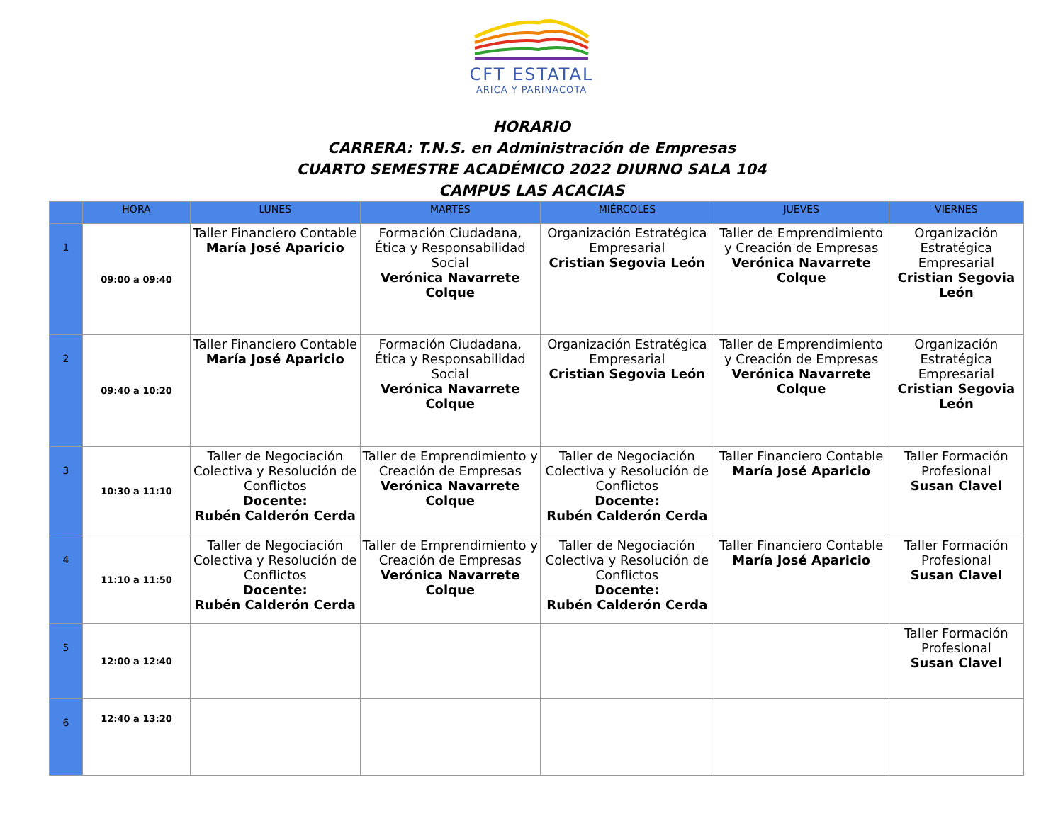CFT ESTATAL
ARICA Y PARINACOTA
HORARIO
CARRERA: T.N.S. en Administración de Empresas
CUARTO SEMESTRE ACADÉMICO 2022 DIURNO SALA 104
CAMPUS LAS ACACIAS
| | HORA | LUNES | MARTES | MIÉRCOLES | JUEVES | VIERNES |
| --- | --- | --- | --- | --- | --- | --- |
| 1 | 09:00 a 09:40 | Taller Financiero Contable María José Aparicio | Formación Ciudadana, Ética y Responsabilidad Social Verónica Navarrete Colque | Organización Estratégica Empresarial Cristian Segovia León | Taller de Emprendimiento y Creación de Empresas Verónica Navarrete Colque | Organización Estratégica Empresarial Cristian Segovia León |
| 2 | 09:40 a 10:20 | Taller Financiero Contable María José Aparicio | Formación Ciudadana, Ética y Responsabilidad Social Verónica Navarrete Colque | Organización Estratégica Empresarial Cristian Segovia León | Taller de Emprendimiento y Creación de Empresas Verónica Navarrete Colque | Organización Estratégica Empresarial Cristian Segovia León |
| 3 | 10:30 a 11:10 | Taller de Negociación Colectiva y Resolución de Conflictos Docente: Rubén Calderón Cerda | Taller de Emprendimiento y Creación de Empresas Verónica Navarrete Colque | Taller de Negociación Colectiva y Resolución de Conflictos Docente: Rubén Calderón Cerda | Taller Financiero Contable María José Aparicio | Taller Formación Profesional Susan Clavel |
| 4 | 11:10 a 11:50 | Taller de Negociación Colectiva y Resolución de Conflictos Docente: Rubén Calderón Cerda | Taller de Emprendimiento y Creación de Empresas Verónica Navarrete Colque | Taller de Negociación Colectiva y Resolución de Conflictos Docente: Rubén Calderón Cerda | Taller Financiero Contable María José Aparicio | Taller Formación Profesional Susan Clavel |
| 5 | 12:00 a 12:40 | | | | | Taller Formación Profesional Susan Clavel |
| 6 | 12:40 a 13:20 | | | | | |